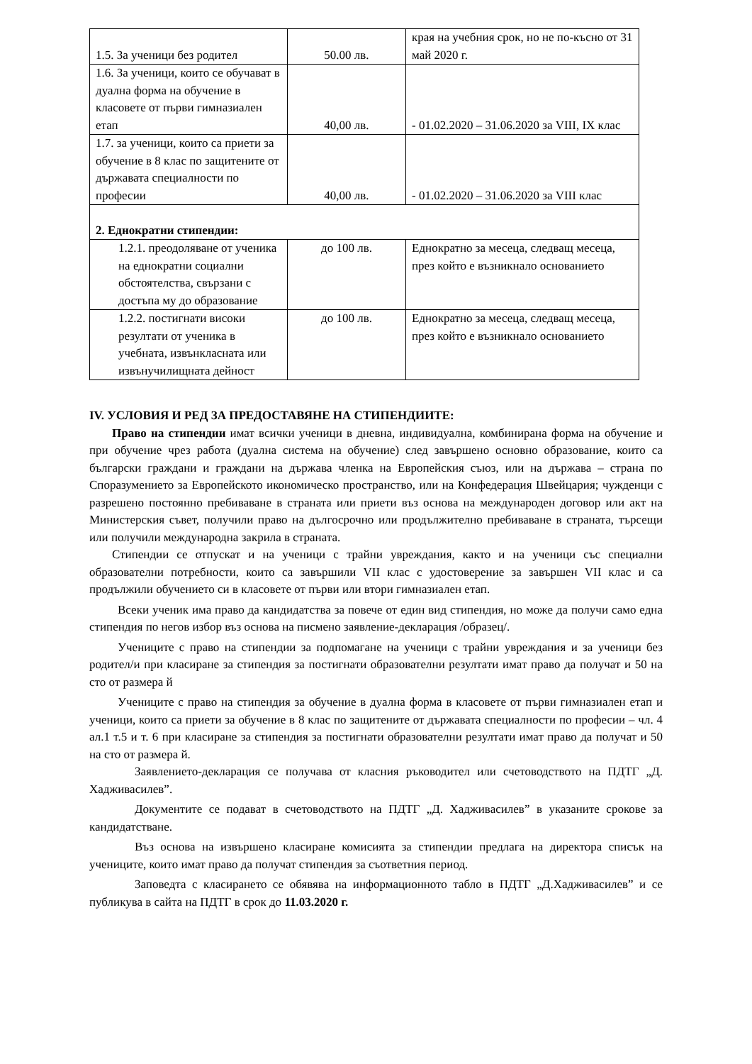| 1.5. За ученици без родител | 50.00 лв. | края на учебния срок, но не по-късно от 31 май 2020 г. |
| 1.6. За ученици, които се обучават в дуална форма на обучение в класовете от първи гимназиален етап | 40,00 лв. | - 01.02.2020 – 31.06.2020 за VIII, IX клас |
| 1.7. за ученици, които са приети за обучение в 8 клас по защитените от държавата специалности по професии | 40,00 лв. | - 01.02.2020 – 31.06.2020 за VIII клас |
| 2. Еднократни стипендии: | | |
| 1.2.1. преодоляване от ученика на еднократни социални обстоятелства, свързани с достъпа му до образование | до 100 лв. | Еднократно за месеца, следващ месеца, през който е възникнало основанието |
| 1.2.2. постигнати високи резултати от ученика в учебната, извънкласната или извънучилищната дейност | до 100 лв. | Еднократно за месеца, следващ месеца, през който е възникнало основанието |
IV. УСЛОВИЯ И РЕД ЗА ПРЕДОСТАВЯНЕ НА СТИПЕНДИИТЕ:
Право на стипендии имат всички ученици в дневна, индивидуална, комбинирана форма на обучение и при обучение чрез работа (дуална система на обучение) след завършено основно образование, които са български граждани и граждани на държава членка на Европейския съюз, или на държава – страна по Споразумението за Европейското икономическо пространство, или на Конфедерация Швейцария; чужденци с разрешено постоянно пребиваване в страната или приети въз основа на международен договор или акт на Министерския съвет, получили право на дългосрочно или продължително пребиваване в страната, търсещи или получили международна закрила в страната.
Стипендии се отпускат и на ученици с трайни увреждания, както и на ученици със специални образователни потребности, които са завършили VII клас с удостоверение за завършен VII клас и са продължили обучението си в класовете от първи или втори гимназиален етап.
Всеки ученик има право да кандидатства за повече от един вид стипендия, но може да получи само една стипендия по негов избор въз основа на писмено заявление-декларация /образец/.
Учениците с право на стипендии за подпомагане на ученици с трайни увреждания и за ученици без родител/и при класиране за стипендия за постигнати образователни резултати имат право да получат и 50 на сто от размера й
Учениците с право на стипендия за обучение в дуална форма в класовете от първи гимназиален етап и ученици, които са приети за обучение в 8 клас по защитените от държавата специалности по професии – чл. 4 ал.1 т.5 и т. 6 при класиране за стипендия за постигнати образователни резултати имат право да получат и 50 на сто от размера й.
Заявлението-декларация се получава от класния ръководител или счетоводството на ПДТГ „Д. Хадживаси­лев”.
Документите се подават в счетоводството на ПДТГ „Д. Хадживасилев” в указаните срокове за кандидатстване.
Въз основа на извършено класиране комисията за стипендии предлага на директора списък на учениците, които имат право да получат стипендия за съответния период.
Заповедта с класирането се обявява на информационното табло в ПДТГ „Д.Хадживасилев” и се публикува в сайта на ПДТГ в срок до 11.03.2020 г.